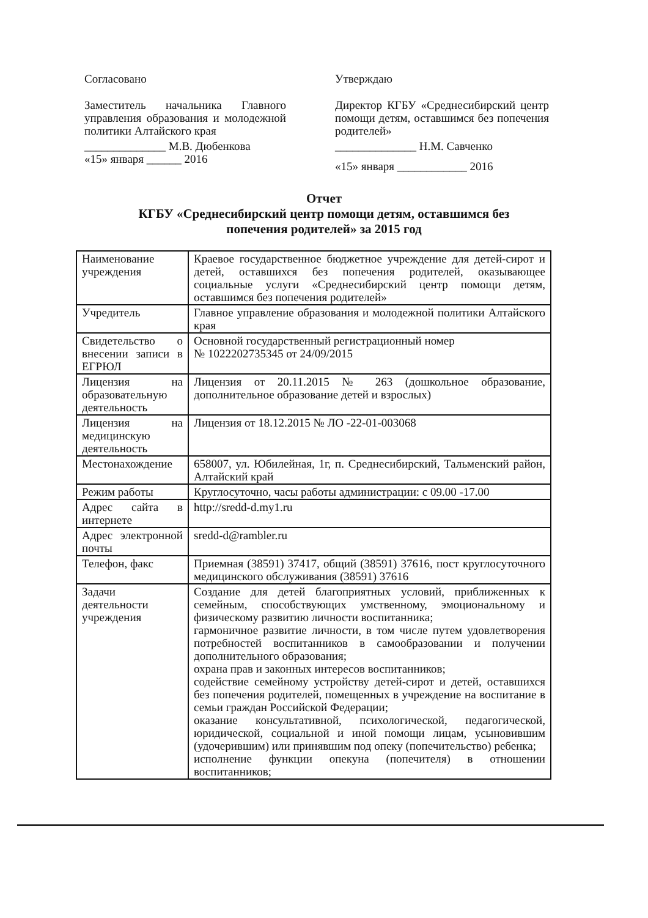Согласовано
Заместитель начальника Главного управления образования и молодежной политики Алтайского края
______________ М.В. Дюбенкова
«15» января ______ 2016
Утверждаю
Директор КГБУ «Среднесибирский центр помощи детям, оставшимся без попечения родителей»
______________ Н.М. Савченко
«15» января ____________ 2016
Отчет
КГБУ «Среднесибирский центр помощи детям, оставшимся без
попечения родителей» за 2015 год
| Наименование учреждения | Краевое государственное бюджетное учреждение для детей-сирот и детей, оставшихся без попечения родителей, оказывающее социальные услуги «Среднесибирский центр помощи детям, оставшимся без попечения родителей» |
| Учредитель | Главное управление образования и молодежной политики Алтайского края |
| Свидетельство о внесении записи в ЕГРЮЛ | Основной государственный регистрационный номер № 1022202735345 от 24/09/2015 |
| Лицензия на образовательную деятельность | Лицензия от 20.11.2015 № 263 (дошкольное образование, дополнительное образование детей и взрослых) |
| Лицензия на медицинскую деятельность | Лицензия от 18.12.2015 № ЛО -22-01-003068 |
| Местонахождение | 658007, ул. Юбилейная, 1г, п. Среднесибирский, Тальменский район, Алтайский край |
| Режим работы | Круглосуточно, часы работы администрации: с 09.00 -17.00 |
| Адрес сайта в интернете | http://sredd-d.my1.ru |
| Адрес электронной почты | sredd-d@rambler.ru |
| Телефон, факс | Приемная (38591) 37417, общий (38591) 37616, пост круглосуточного медицинского обслуживания (38591) 37616 |
| Задачи деятельности учреждения | Создание для детей благоприятных условий, приближенных к семейным, способствующих умственному, эмоциональному и физическому развитию личности воспитанника; гармоничное развитие личности, в том числе путем удовлетворения потребностей воспитанников в самообразовании и получении дополнительного образования; охрана прав и законных интересов воспитанников; содействие семейному устройству детей-сирот и детей, оставшихся без попечения родителей, помещенных в учреждение на воспитание в семьи граждан Российской Федерации; оказание консультативной, психологической, педагогической, юридической, социальной и иной помощи лицам, усыновившим (удочерившим) или принявшим под опеку (попечительство) ребенка; исполнение функции опекуна (попечителя) в отношении воспитанников; |